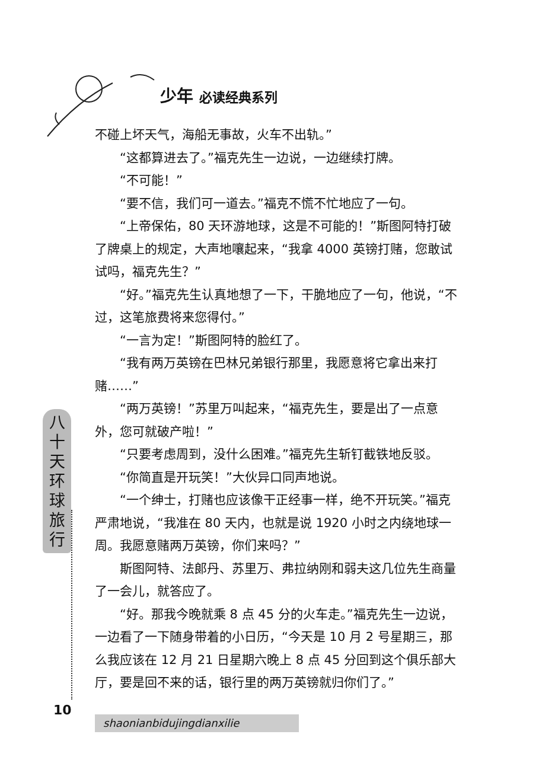少年 必读经典系列
不碰上坏天气，海船无事故，火车不出轨。”
“这都算进去了。”福克先生一边说，一边继续打牌。
“不可能！”
“要不信，我们可一道去。”福克不慌不忙地应了一句。
“上帝保佑，80 天环游地球，这是不可能的！”斯图阿特打破了牌桌上的规定，大声地嚷起来，“我拿 4000 英镑打赌，您敢试试吗，福克先生？”
“好。”福克先生认真地想了一下，干脆地应了一句，他说，“不过，这笔旅费将来您得付。”
“一言为定！”斯图阿特的脸红了。
“我有两万英镑在巴林兄弟银行那里，我愿意将它拿出来打赌……”
“两万英镑！”苏里万叫起来，“福克先生，要是出了一点意外，您可就破产啦！”
“只要考虑周到，没什么困难。”福克先生斩钉截铁地反驳。
“你简直是开玩笑！”大伙异口同声地说。
“一个绅士，打赌也应该像干正经事一样，绝不开玩笑。”福克严肃地说，“我准在 80 天内，也就是说 1920 小时之内绕地球一周。我愿意赌两万英镑，你们来吗？”
斯图阿特、法郎丹、苏里万、弗拉纳刚和弱夫这几位先生商量了一会儿，就答应了。
“好。那我今晚就乘 8 点 45 分的火车走。”福克先生一边说，一边看了一下随身带着的小日历，“今天是 10 月 2 号星期三，那么我应该在 12 月 21 日星期六晚上 8 点 45 分回到这个俱乐部大厅，要是回不来的话，银行里的两万英镑就归你们了。”
八
十
天
环
球
旅
行
10
shaonianbidujingdianxilie